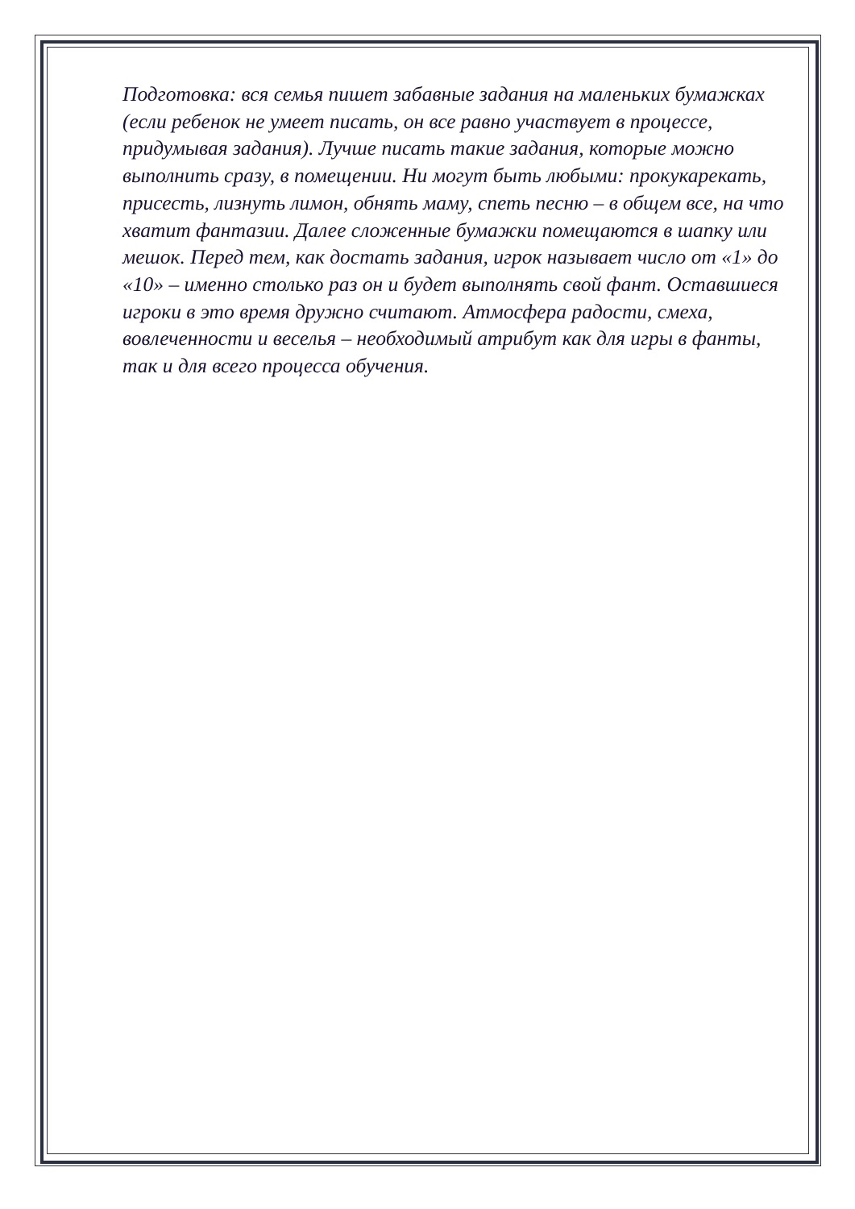Подготовка: вся семья пишет забавные задания на маленьких бумажках (если ребенок не умеет писать, он все равно участвует в процессе, придумывая задания). Лучше писать такие задания, которые можно выполнить сразу, в помещении. Ни могут быть любыми: прокукарекать, присесть, лизнуть лимон, обнять маму, спеть песню – в общем все, на что хватит фантазии. Далее сложенные бумажки помещаются в шапку или мешок. Перед тем, как достать задания, игрок называет число от «1» до «10» – именно столько раз он и будет выполнять свой фант. Оставшиеся игроки в это время дружно считают. Атмосфера радости, смеха, вовлеченности и веселья – необходимый атрибут как для игры в фанты, так и для всего процесса обучения.